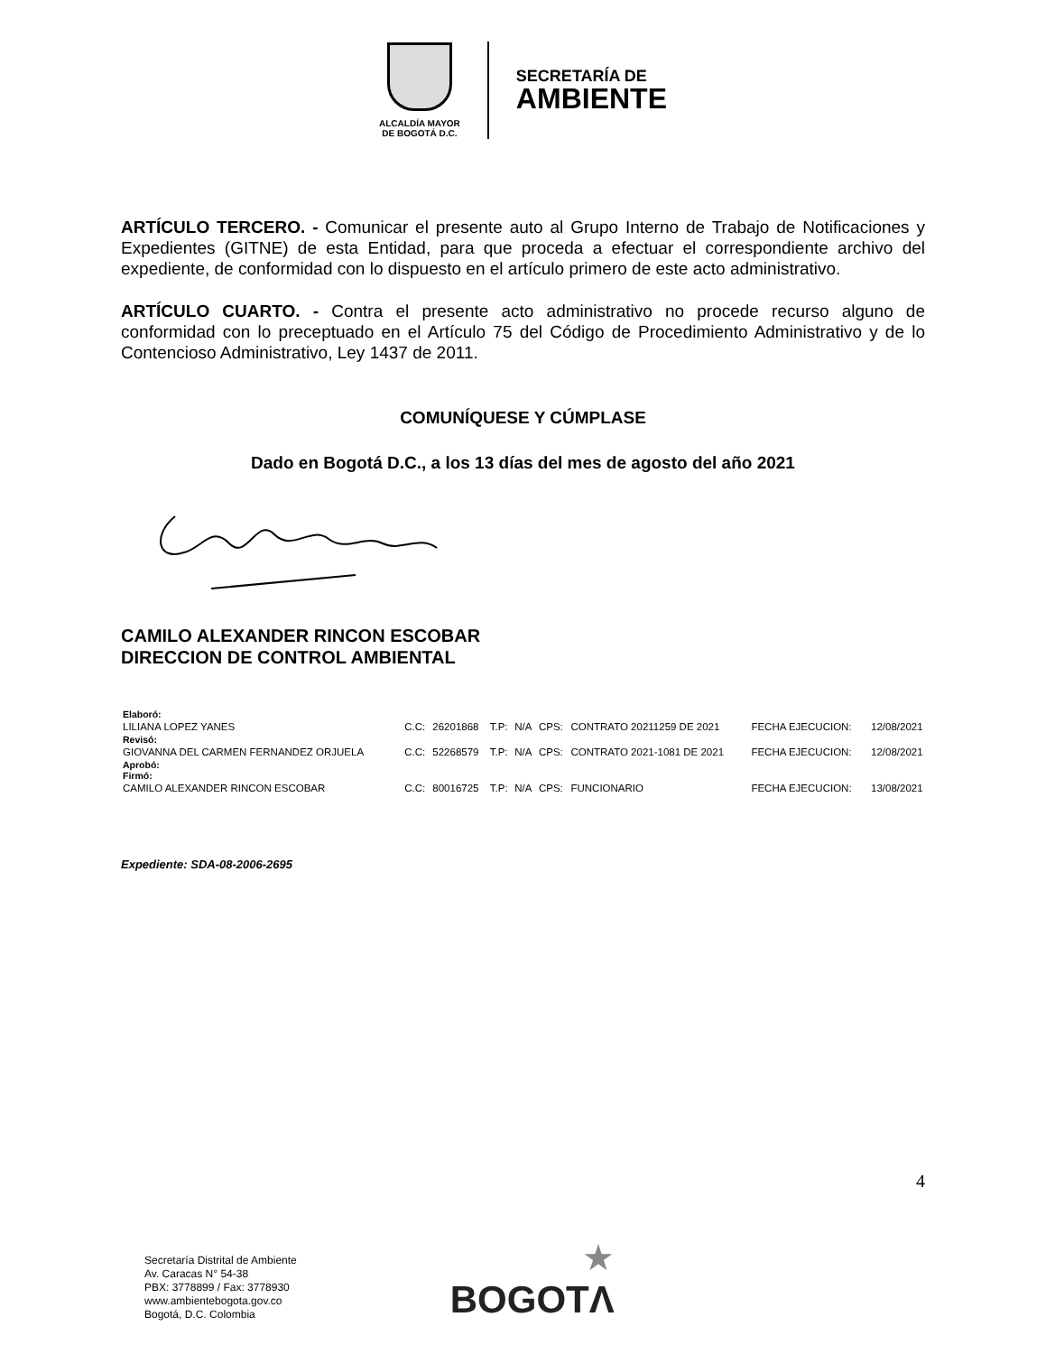ALCALDÍA MAYOR
DE BOGOTÁ D.C.
SECRETARÍA DE
AMBIENTE
ARTÍCULO TERCERO. - Comunicar el presente auto al Grupo Interno de Trabajo de Notificaciones y Expedientes (GITNE) de esta Entidad, para que proceda a efectuar el correspondiente archivo del expediente, de conformidad con lo dispuesto en el artículo primero de este acto administrativo.
ARTÍCULO CUARTO. - Contra el presente acto administrativo no procede recurso alguno de conformidad con lo preceptuado en el Artículo 75 del Código de Procedimiento Administrativo y de lo Contencioso Administrativo, Ley 1437 de 2011.
COMUNÍQUESE Y CÚMPLASE
Dado en Bogotá D.C., a los 13 días del mes de agosto del año 2021
CAMILO ALEXANDER RINCON ESCOBAR
DIRECCION DE CONTROL AMBIENTAL
| Elaboró: | | | | | | | | |
| LILIANA LOPEZ YANES | C.C: | 26201868 | T.P: | N/A | CPS: | CONTRATO 20211259 DE 2021 | FECHA EJECUCION: | 12/08/2021 |
| Revisó: | | | | | | | | |
| GIOVANNA DEL CARMEN FERNANDEZ ORJUELA | C.C: | 52268579 | T.P: | N/A | CPS: | CONTRATO 2021-1081 DE 2021 | FECHA EJECUCION: | 12/08/2021 |
| Aprobó: Firmó: | | | | | | | | |
| CAMILO ALEXANDER RINCON ESCOBAR | C.C: | 80016725 | T.P: | N/A | CPS: | FUNCIONARIO | FECHA EJECUCION: | 13/08/2021 |
Expediente: SDA-08-2006-2695
4
Secretaría Distrital de Ambiente
Av. Caracas N° 54-38
PBX: 3778899 / Fax: 3778930
www.ambientebogota.gov.co
Bogotá, D.C. Colombia
★
BOGOTΛ